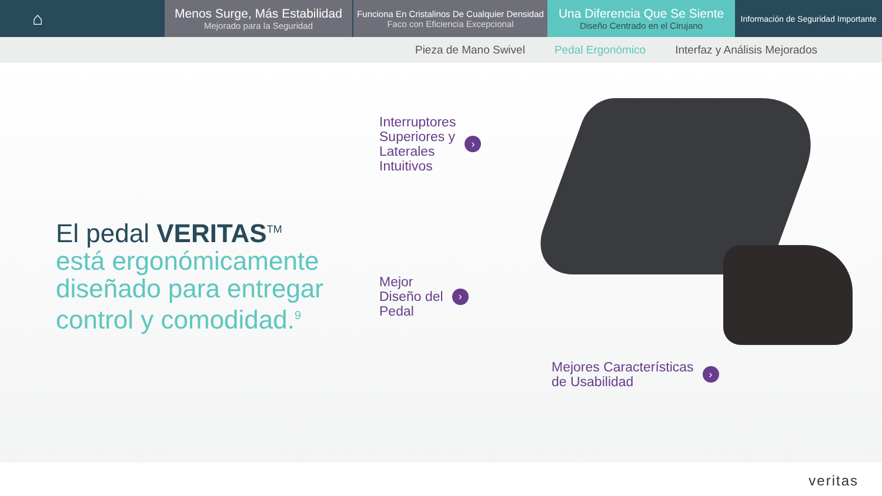⌂
Menos Surge, Más Estabilidad
Mejorado para la Seguridad
Funciona En Cristalinos De Cualquier Densidad
Faco con Eficiencia Excepcional
Una Diferencia Que Se Siente
Diseño Centrado en el Cirujano
Información de Seguridad Importante
Pieza de Mano Swivel Pedal Ergonómico Interfaz y Análisis Mejorados
El pedal VERITAS<sup>TM</sup>
está ergonómicamente
diseñado para entregar
control y comodidad.<sup>9</sup>
Interruptores
Superiores y
Laterales
Intuitivos
›
Mejor
Diseño del
Pedal
›
Mejores Características
de Usabilidad
›
veritas